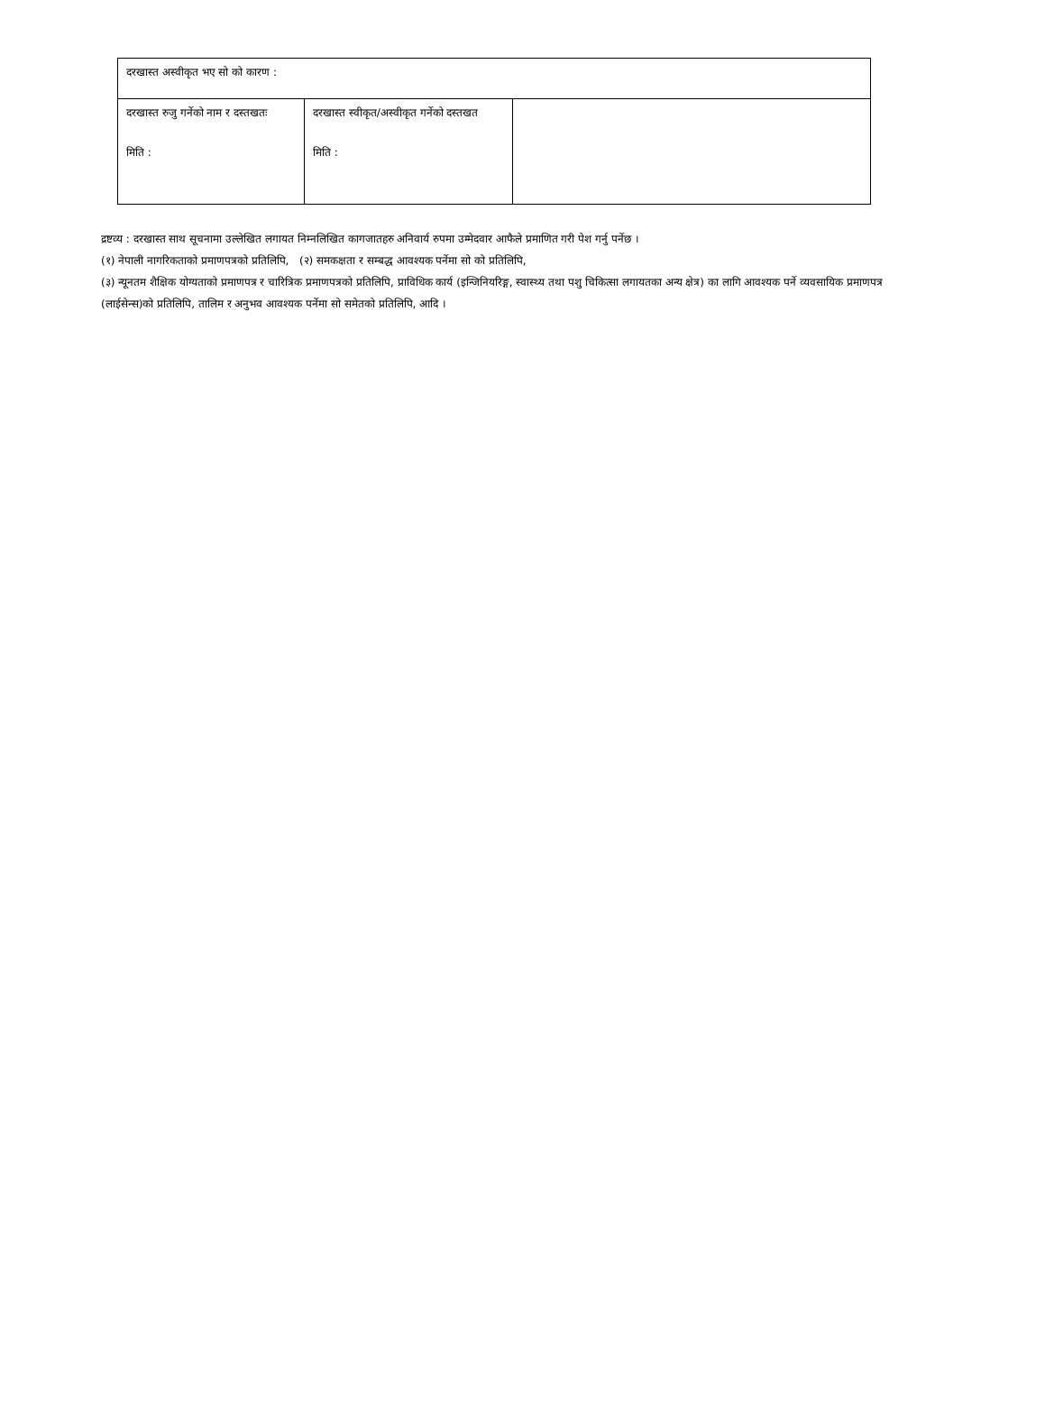| दरखास्त अस्वीकृत भए सो को कारण : | | |
| दरखास्त रुजु गर्नेको नाम र दस्तखतः मिति : | दरखास्त स्वीकृत/अस्वीकृत गर्नेको दस्तखत मिति : | |
द्रष्टव्य : दरखास्त साथ सूचनामा उल्लेखित लगायत निम्नलिखित कागजातहरु अनिवार्य रुपमा उम्मेदवार आफैले प्रमाणित गरी पेश गर्नु पर्नेछ ।
(१) नेपाली नागरिकताको प्रमाणपत्रको प्रतिलिपि, (२) समकक्षता र सम्बद्ध आवश्यक पर्नेमा सो को प्रतिलिपि,
(३) न्यूनतम शैक्षिक योग्यताको प्रमाणपत्र र चारित्रिक प्रमाणपत्रको प्रतिलिपि, प्राविधिक कार्य (इन्जिनियरिङ्ग, स्वास्थ्य तथा पशु चिकित्सा लगायतका अन्य क्षेत्र) का लागि आवश्यक पर्ने व्यवसायिक प्रमाणपत्र (लाईसेन्स)को प्रतिलिपि, तालिम र अनुभव आवश्यक पर्नेमा सो समेतको प्रतिलिपि, आदि ।